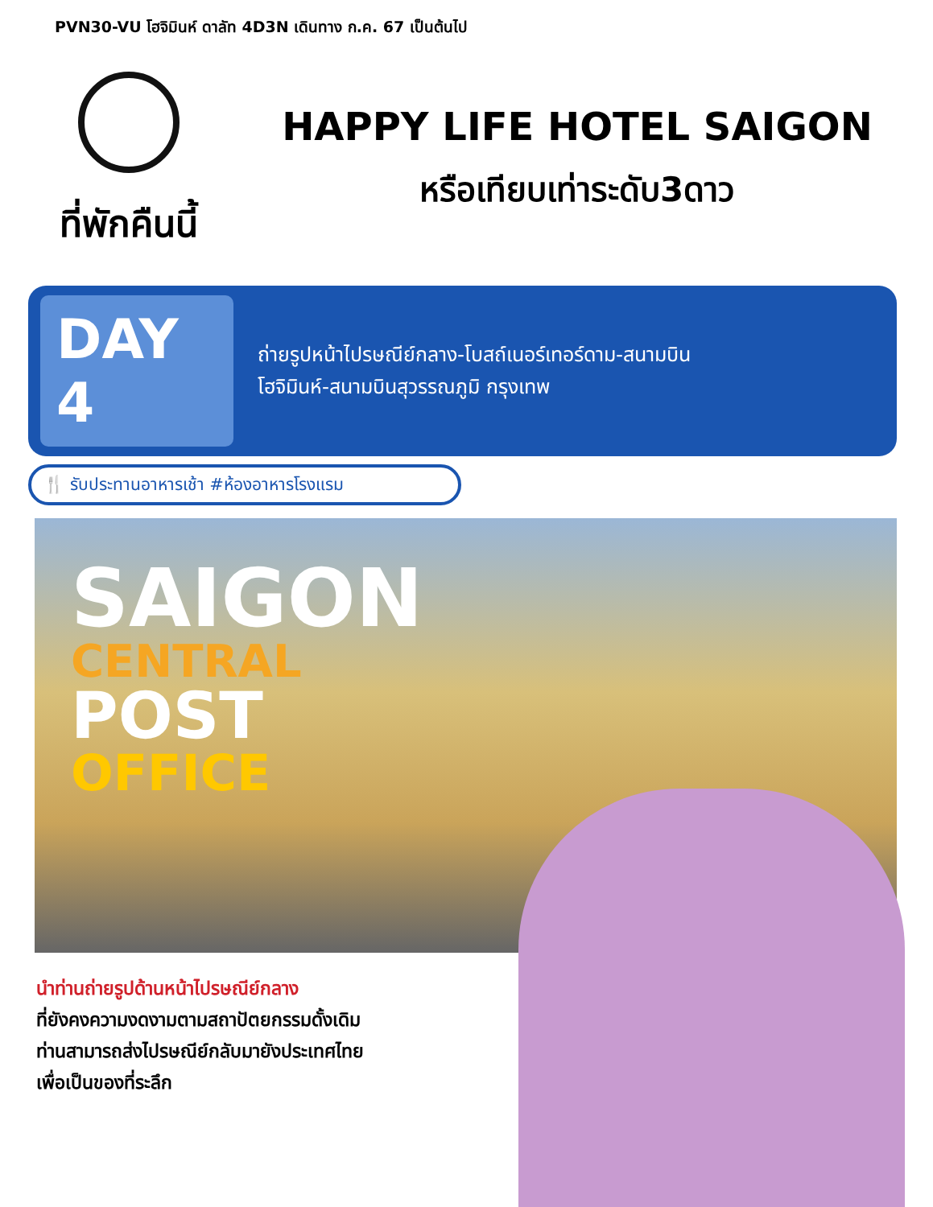PVN30-VU โฮจิมินห์ ดาลัท 4D3N เดินทาง ก.ค. 67 เป็นต้นไป
ที่พักคืนนี้
HAPPY LIFE HOTEL SAIGON
หรือเทียบเท่าระดับ3ดาว
DAY 4
ถ่ายรูปหน้าไปรษณีย์กลาง-โบสถ์เนอร์เทอร์ดาม-สนามบิน
โฮจิมินห์-สนามบินสุวรรณภูมิ กรุงเทพ
🍴 รับประทานอาหารเช้า #ห้องอาหารโรงแรม
SAIGON
CENTRAL
POST
OFFICE
นำท่านถ่ายรูปด้านหน้าไปรษณีย์กลาง
ที่ยังคงความงดงามตามสถาปัตยกรรมดั้งเดิม
ท่านสามารถส่งไปรษณีย์กลับมายังประเทศไทย
เพื่อเป็นของที่ระลึก